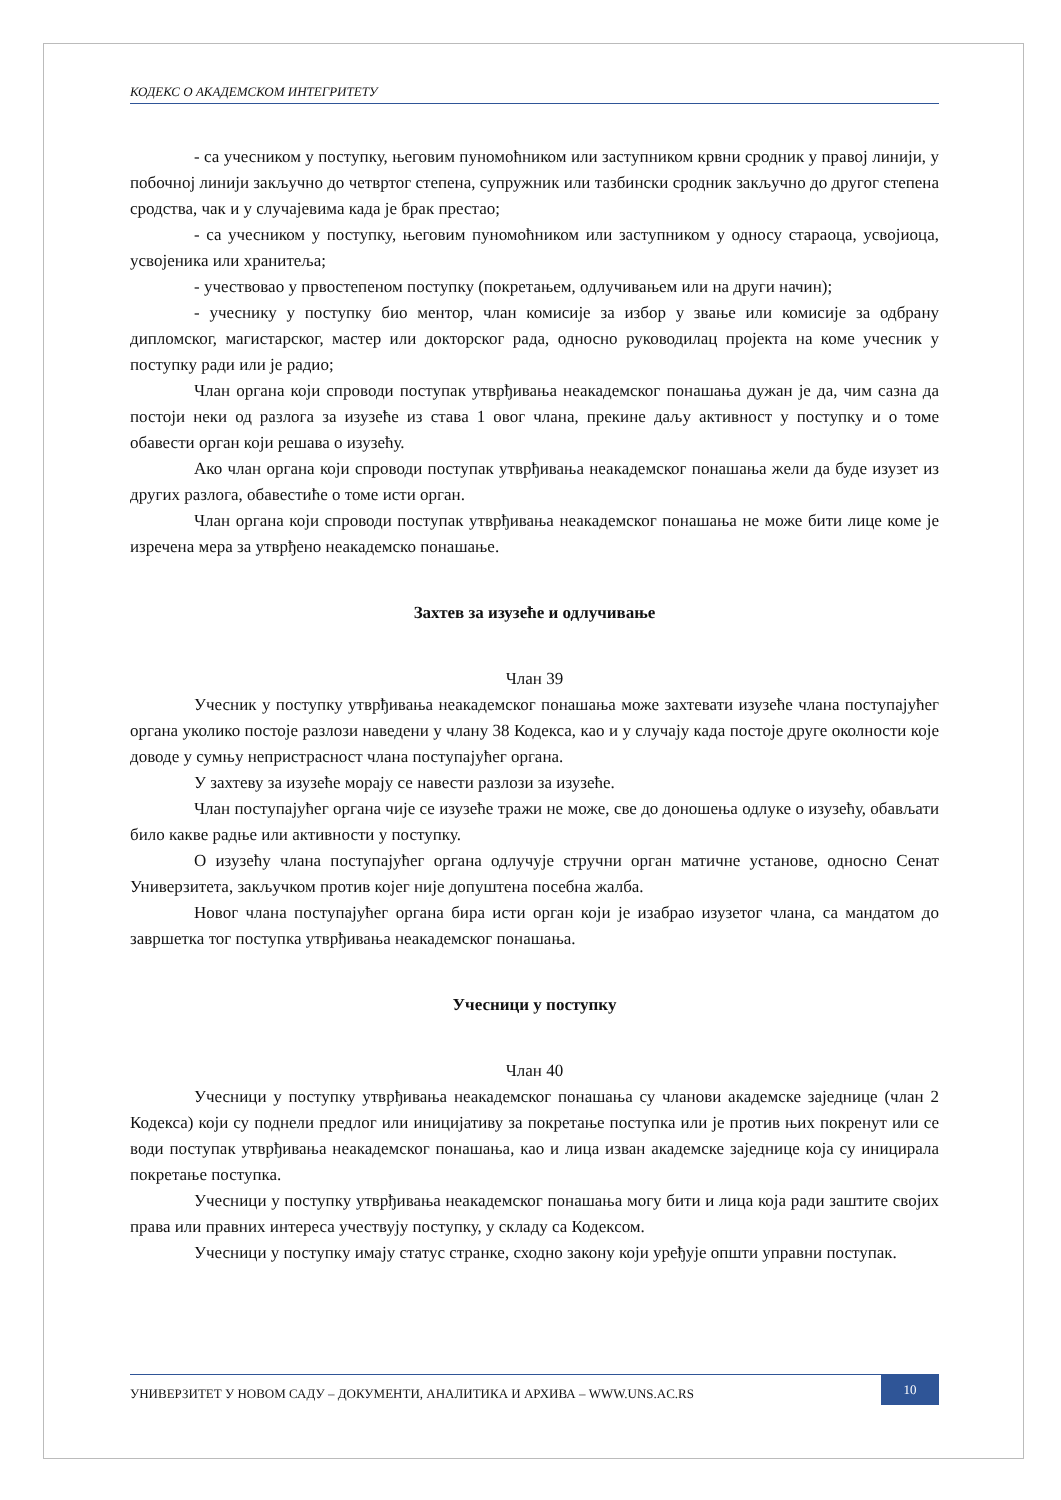КОДЕКС О АКАДЕМСКОМ ИНТЕГРИТЕТУ
- са учесником у поступку, његовим пуномоћником или заступником крвни сродник у правој линији, у побочној линији закључно до четвртог степена, супружник или тазбински сродник закључно до другог степена сродства, чак и у случајевима када је брак престао;
- са учесником у поступку, његовим пуномоћником или заступником у односу стараоца, усвојиоца, усвојеника или хранитеља;
- учествовао у првостепеном поступку (покретањем, одлучивањем или на други начин);
- учеснику у поступку био ментор, члан комисије за избор у звање или комисије за одбрану дипломског, магистарског, мастер или докторског рада, односно руководилац пројекта на коме учесник у поступку ради или је радио;
Члан органа који спроводи поступак утврђивања неакадемског понашања дужан је да, чим сазна да постоји неки од разлога за изузеће из става 1 овог члана, прекине даљу активност у поступку и о томе обавести орган који решава о изузећу.
Ако члан органа који спроводи поступак утврђивања неакадемског понашања жели да буде изузет из других разлога, обавестиће о томе исти орган.
Члан органа који спроводи поступак утврђивања неакадемског понашања не може бити лице коме је изречена мера за утврђено неакадемско понашање.
Захтев за изузеће и одлучивање
Члан 39
Учесник у поступку утврђивања неакадемског понашања може захтевати изузеће члана поступајућег органа уколико постоје разлози наведени у члану 38 Кодекса, као и у случају када постоје друге околности које доводе у сумњу непристрасност члана поступајућег органа.
У захтеву за изузеће морају се навести разлози за изузеће.
Члан поступајућег органа чије се изузеће тражи не може, све до доношења одлуке о изузећу, обављати било какве радње или активности у поступку.
О изузећу члана поступајућег органа одлучује стручни орган матичне установе, односно Сенат Универзитета, закључком против којег није допуштена посебна жалба.
Новог члана поступајућег органа бира исти орган који је изабрао изузетог члана, са мандатом до завршетка тог поступка утврђивања неакадемског понашања.
Учесници у поступку
Члан 40
Учесници у поступку утврђивања неакадемског понашања су чланови академске заједнице (члан 2 Кодекса) који су поднели предлог или иницијативу за покретање поступка или је против њих покренут или се води поступак утврђивања неакадемског понашања, као и лица изван академске заједнице која су иницирала покретање поступка.
Учесници у поступку утврђивања неакадемског понашања могу бити и лица која ради заштите својих права или правних интереса учествују поступку, у складу са Кодексом.
Учесници у поступку имају статус странке, сходно закону који уређује општи управни поступак.
УНИВЕРЗИТЕТ У НОВОМ САДУ – ДОКУМЕНТИ, АНАЛИТИКА И АРХИВА – WWW.UNS.AC.RS
10